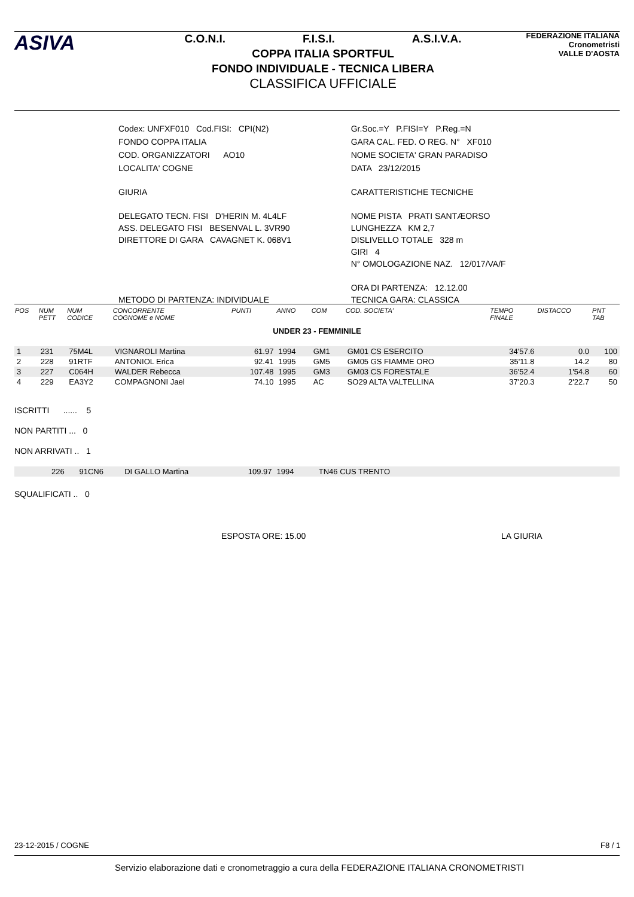ASIVA
C.O.N.I. F.I.S.I. A.S.I.V.A.
COPPA ITALIA SPORTFUL
FONDO INDIVIDUALE - TECNICA LIBERA
CLASSIFICA UFFICIALE
FEDERAZIONE ITALIANA
Cronometristi
VALLE D'AOSTA
| Codex: UNFXF010 Cod.FISI: CPI(N2) | Gr.Soc.=Y P.FISI=Y P.Reg.=N |
| FONDO COPPA ITALIA | GARA CAL. FED. O REG. N° XF010 |
| COD. ORGANIZZATORI AO10 | NOME SOCIETA' GRAN PARADISO |
| LOCALITA' COGNE | DATA 23/12/2015 |
| GIURIA | CARATTERISTICHE TECNICHE |
| DELEGATO TECN. FISI D'HERIN M. 4L4LF ASS. DELEGATO FISI BESENVAL L. 3VR90 DIRETTORE DI GARA CAVAGNET K. 068V1 | NOME PISTA PRATI SANTÆORSO LUNGHEZZA KM 2,7 DISLIVELLO TOTALE 328 m GIRI 4 N° OMOLOGAZIONE NAZ. 12/017/VA/F |
| METODO DI PARTENZA: INDIVIDUALE | ORA DI PARTENZA: 12.12.00 TECNICA GARA: CLASSICA |
| POS | NUM PETT | NUM CODICE | CONCORRENTE COGNOME e NOME | PUNTI | ANNO | COM | COD. SOCIETA' | TEMPO FINALE | DISTACCO | PNT TAB |
| --- | --- | --- | --- | --- | --- | --- | --- | --- | --- | --- |
| UNDER 23 - FEMMINILE | | | | | | | | | | |
| 1 | 231 | 75M4L | VIGNAROLI Martina | 61.97 | 1994 | GM1 | GM01 CS ESERCITO | 34'57.6 | 0.0 | 100 |
| 2 | 228 | 91RTF | ANTONIOL Erica | 92.41 | 1995 | GM5 | GM05 GS FIAMME ORO | 35'11.8 | 14.2 | 80 |
| 3 | 227 | C064H | WALDER Rebecca | 107.48 | 1995 | GM3 | GM03 CS FORESTALE | 36'52.4 | 1'54.8 | 60 |
| 4 | 229 | EA3Y2 | COMPAGNONI Jael | 74.10 | 1995 | AC | SO29 ALTA VALTELLINA | 37'20.3 | 2'22.7 | 50 |
ISCRITTI ...... 5
NON PARTITI ... 0
NON ARRIVATI .. 1
| | 226 | 91CN6 | DI GALLO Martina | 109.97 | 1994 | | TN46 CUS TRENTO | |
SQUALIFICATI .. 0
ESPOSTA ORE: 15.00 LA GIURIA
23-12-2015 / COGNE F8 / 1
Servizio elaborazione dati e cronometraggio a cura della FEDERAZIONE ITALIANA CRONOMETRISTI